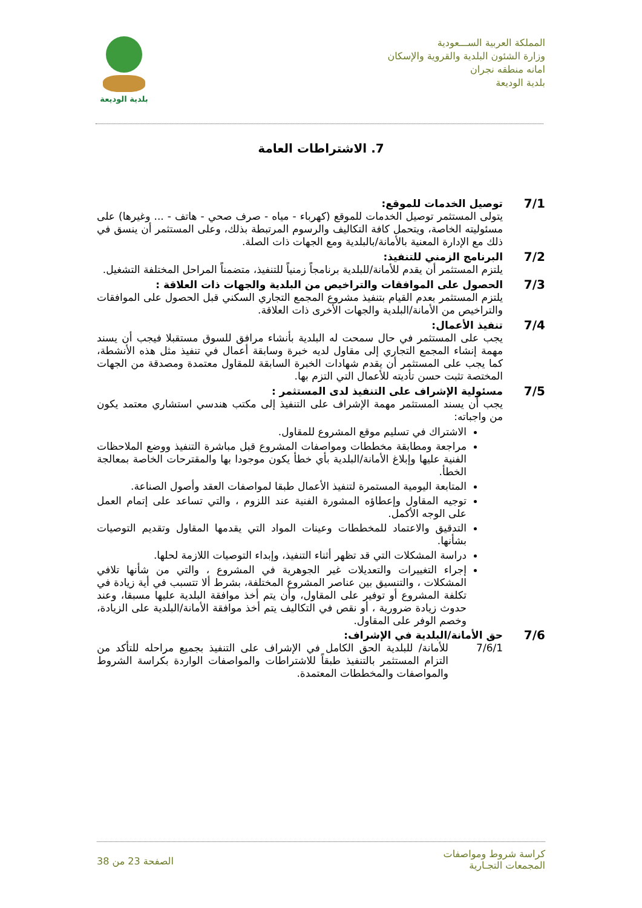المملكة العربية الســـعودية
وزارة الشئون البلدية والقروية والإسكان
امانه منطقه نجران
بلدية الوديعة
بلدية الوديعة
7. الاشتراطات العامة
7/1
توصيل الخدمات للموقع:
يتولى المستثمر توصيل الخدمات للموقع (كهرباء - مياه - صرف صحي - هاتف - ... وغيرها) على مسئوليته الخاصة، ويتحمل كافة التكاليف والرسوم المرتبطة بذلك، وعلى المستثمر أن ينسق في ذلك مع الإدارة المعنية بالأمانة/بالبلدية ومع الجهات ذات الصلة.
7/2
البرنامج الزمني للتنفيذ:
يلتزم المستثمر أن يقدم للأمانة/للبلدية برنامجاً زمنياً للتنفيذ، متضمناً المراحل المختلفة التشغيل.
7/3
الحصول على الموافقات والتراخيص من البلدية والجهات ذات العلاقة :
يلتزم المستثمر بعدم القيام بتنفيذ مشروع المجمع التجاري السكني قبل الحصول على الموافقات والتراخيص من الأمانة/البلدية والجهات الأخرى ذات العلاقة.
7/4
تنفيذ الأعمال:
يجب على المستثمر في حال سمحت له البلدية بأنشاء مرافق للسوق مستقبلا فيجب أن يسند مهمة إنشاء المجمع التجاري إلى مقاول لديه خبرة وسابقة أعمال في تنفيذ مثل هذه الأنشطة، كما يجب على المستثمر أن يقدم شهادات الخبرة السابقة للمقاول معتمدة ومصدقة من الجهات المختصة تثبت حسن تأديته للأعمال التي التزم بها.
7/5
مسئولية الإشراف على التنفيذ لدى المستثمر :
يجب أن يسند المستثمر مهمة الإشراف على التنفيذ إلى مكتب هندسي استشاري معتمد يكون من واجباته:
الاشتراك في تسليم موقع المشروع للمقاول.
مراجعة ومطابقة مخططات ومواصفات المشروع قبل مباشرة التنفيذ ووضع الملاحظات الفنية عليها وإبلاغ الأمانة/البلدية بأي خطأ يكون موجودا بها والمقترحات الخاصة بمعالجة الخطأ.
المتابعة اليومية المستمرة لتنفيذ الأعمال طبقا لمواصفات العقد وأصول الصناعة.
توجيه المقاول وإعطاؤه المشورة الفنية عند اللزوم ، والتي تساعد على إتمام العمل على الوجه الأكمل.
التدقيق والاعتماد للمخططات وعينات المواد التي يقدمها المقاول وتقديم التوصيات بشأنها.
دراسة المشكلات التي قد تظهر أثناء التنفيذ، وإبداء التوصيات اللازمة لحلها.
إجراء التغييرات والتعديلات غير الجوهرية في المشروع ، والتي من شأنها تلافي المشكلات ، والتنسيق بين عناصر المشروع المختلفة، بشرط ألا تتسبب في أية زيادة في تكلفة المشروع أو توفير على المقاول، وأن يتم أخذ موافقة البلدية عليها مسبقا، وعند حدوث زيادة ضرورية ، أو نقص في التكاليف يتم أخذ موافقة الأمانة/البلدية على الزيادة، وخصم الوفر على المقاول.
7/6
حق الأمانة/البلدية في الإشراف:
7/6/1 للأمانة/ للبلدية الحق الكامل في الإشراف على التنفيذ بجميع مراحله للتأكد من التزام المستثمر بالتنفيذ طبقاً للاشتراطات والمواصفات الواردة بكراسة الشروط والمواصفات والمخططات المعتمدة.
كراسة شروط ومواصفات
المجمعات التجـارية
الصفحة 23 من 38